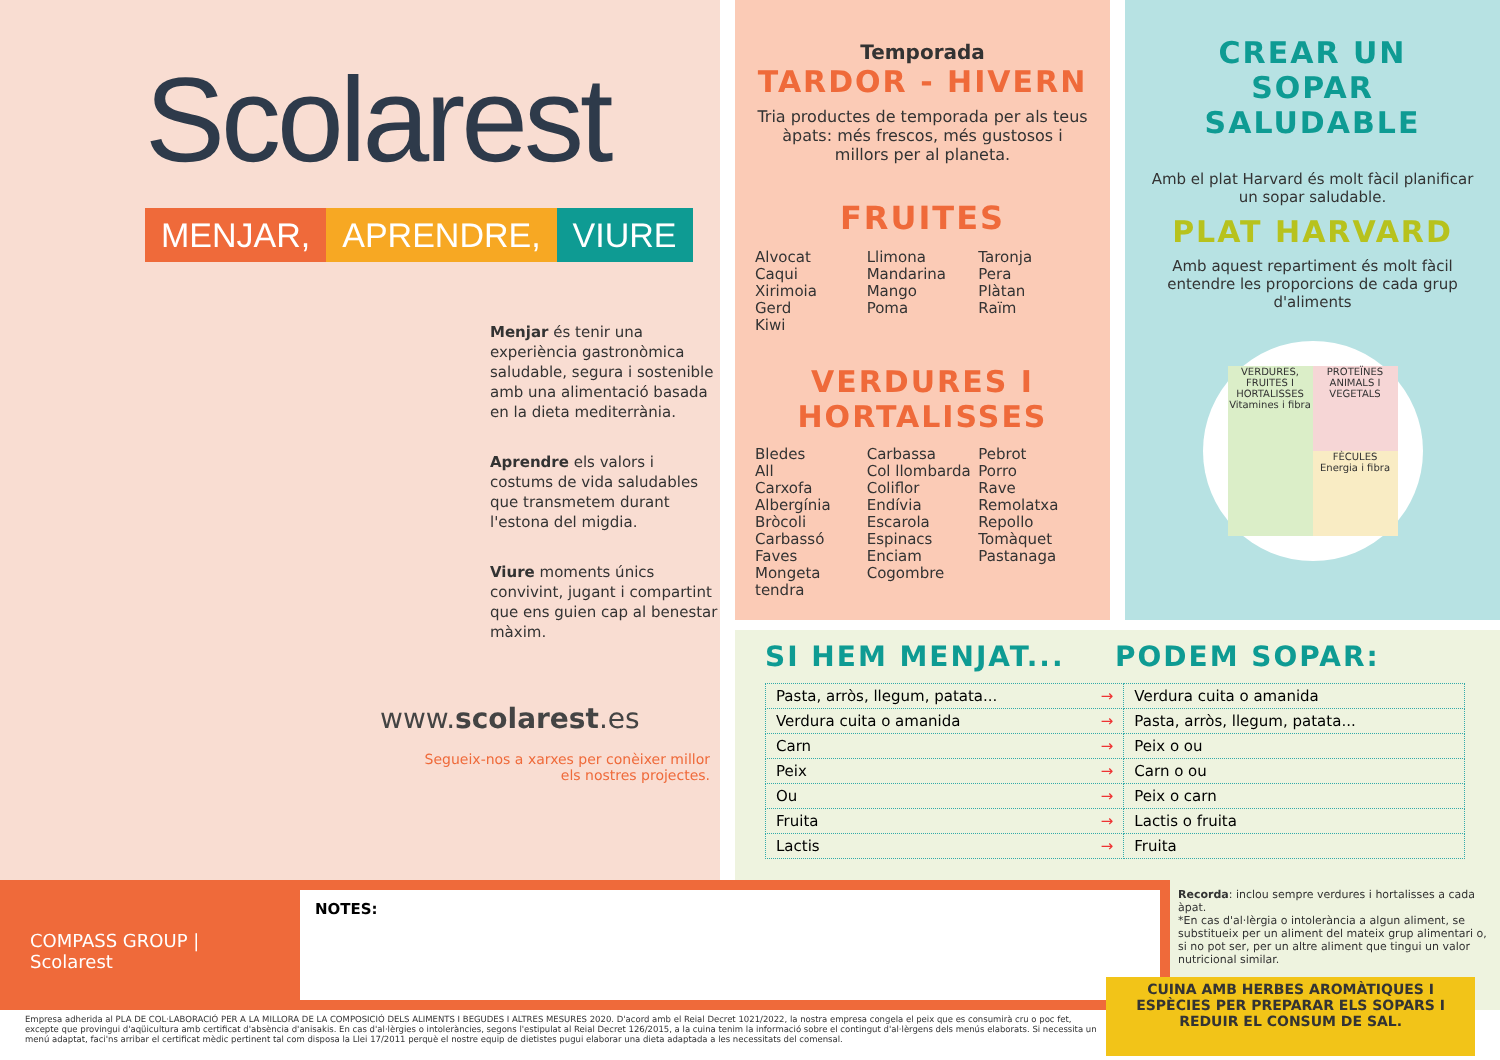Scolarest
MENJAR, APRENDRE, VIURE
Menjar és tenir una experiència gastronòmica saludable, segura i sostenible amb una alimentació basada en la dieta mediterrània.
Aprendre els valors i costums de vida saludables que transmetem durant l'estona del migdia.
Viure moments únics convivint, jugant i compartint que ens guien cap al benestar màxim.
www.scolarest.es
Segueix-nos a xarxes per conèixer millor els nostres projectes.
Temporada
TARDOR - HIVERN
Tria productes de temporada per als teus àpats: més frescos, més gustosos i millors per al planeta.
FRUITES
Alvocat
Caqui
Xirimoia
Gerd
Kiwi
Llimona
Mandarina
Mango
Poma
Taronja
Pera
Plàtan
Raïm
VERDURES I HORTALISSES
Bledes
All
Carxofa
Albergínia
Bròcoli
Carbassó
Faves
Mongeta tendra
Carbassa
Col llombarda
Coliflor
Endívia
Escarola
Espinacs
Enciam
Cogombre
Pebrot
Porro
Rave
Remolatxa
Repollo
Tomàquet
Pastanaga
CREAR UN
SOPAR SALUDABLE
Amb el plat Harvard és molt fàcil planificar un sopar saludable.
PLAT HARVARD
Amb aquest repartiment és molt fàcil entendre les proporcions de cada grup d'aliments
VERDURES, FRUITES I HORTALISSES Vitamines i fibra
PROTEÏNES ANIMALS I VEGETALS
FÈCULES Energia i fibra
SI HEM MENJAT... PODEM SOPAR:
| Pasta, arròs, llegum, patata... → | Verdura cuita o amanida |
| Verdura cuita o amanida → | Pasta, arròs, llegum, patata... |
| Carn → | Peix o ou |
| Peix → | Carn o ou |
| Ou → | Peix o carn |
| Fruita → | Lactis o fruita |
| Lactis → | Fruita |
COMPASS GROUP | Scolarest
NOTES:
Recorda: inclou sempre verdures i hortalisses a cada àpat.
*En cas d'al·lèrgia o intolerància a algun aliment, se substitueix per un aliment del mateix grup alimentari o, si no pot ser, per un altre aliment que tingui un valor nutricional similar.
Empresa adherida al PLA DE COL·LABORACIÓ PER A LA MILLORA DE LA COMPOSICIÓ DELS ALIMENTS I BEGUDES I ALTRES MESURES 2020. D'acord amb el Reial Decret 1021/2022, la nostra empresa congela el peix que es consumirà cru o poc fet, excepte que provingui d'aqüicultura amb certificat d'absència d'anisakis. En cas d'al·lèrgies o intoleràncies, segons l'estipulat al Reial Decret 126/2015, a la cuina tenim la informació sobre el contingut d'al·lèrgens dels menús elaborats. Si necessita un menú adaptat, faci'ns arribar el certificat mèdic pertinent tal com disposa la Llei 17/2011 perquè el nostre equip de dietistes pugui elaborar una dieta adaptada a les necessitats del comensal.
CUINA AMB HERBES AROMÀTIQUES I ESPÈCIES PER PREPARAR ELS SOPARS I REDUIR EL CONSUM DE SAL.